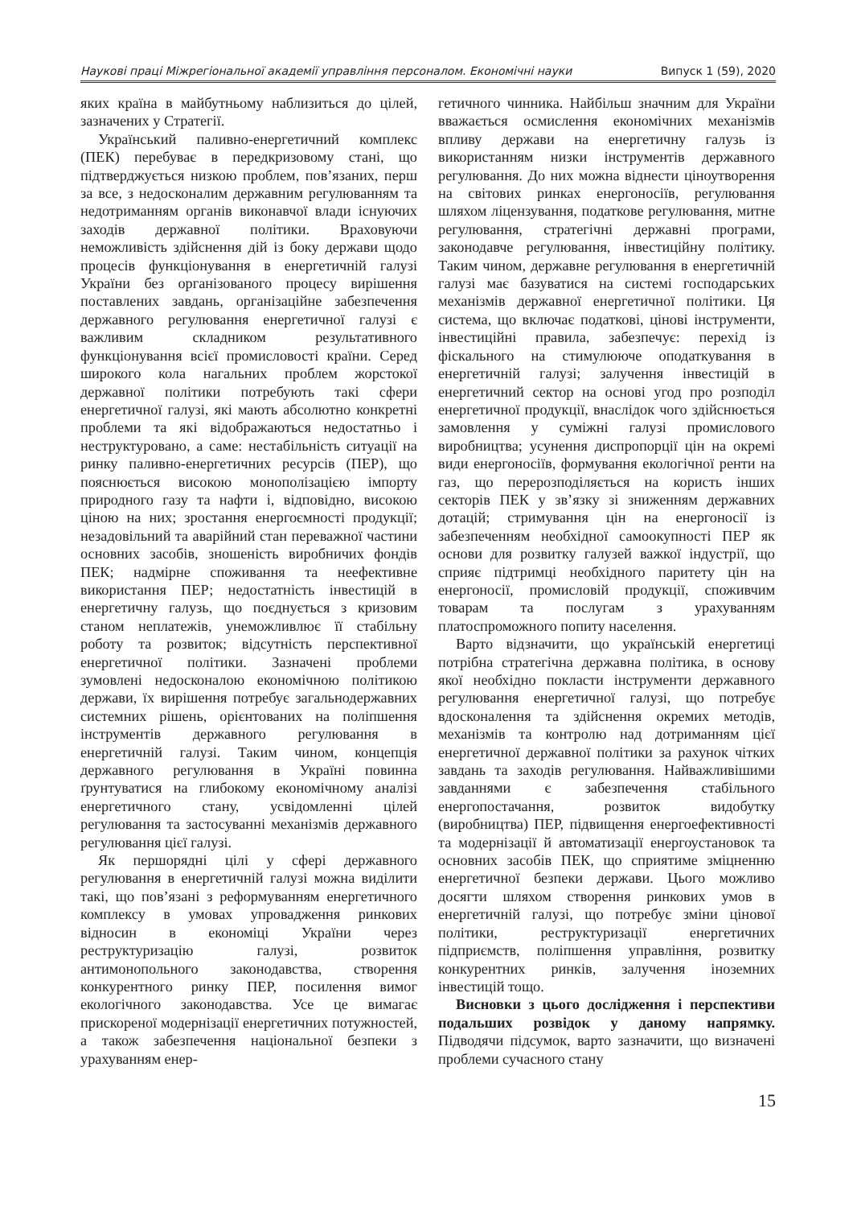Наукові праці Міжрегіональної академії управління персоналом. Економічні науки Випуск 1 (59), 2020
яких країна в майбутньому наблизиться до цілей, зазначених у Стратегії.
Український паливно-енергетичний комплекс (ПЕК) перебуває в передкризовому стані, що підтверджується низкою проблем, пов’язаних, перш за все, з недосконалим державним регулюванням та недотриманням органів виконавчої влади існуючих заходів державної політики. Враховуючи неможливість здійснення дій із боку держави щодо процесів функціонування в енергетичній галузі України без організованого процесу вирішення поставлених завдань, організаційне забезпечення державного регулювання енергетичної галузі є важливим складником результативного функціонування всієї промисловості країни. Серед широкого кола нагальних проблем жорстокої державної політики потребують такі сфери енергетичної галузі, які мають абсолютно конкретні проблеми та які відображаються недостатньо і неструктуровано, а саме: нестабільність ситуації на ринку паливно-енергетичних ресурсів (ПЕР), що пояснюється високою монополізацією імпорту природного газу та нафти і, відповідно, високою ціною на них; зростання енергоємності продукції; незадовільний та аварійний стан переважної частини основних засобів, зношеність виробничих фондів ПЕК; надмірне споживання та неефективне використання ПЕР; недостатність інвестицій в енергетичну галузь, що поєднується з кризовим станом неплатежів, унеможливлює її стабільну роботу та розвиток; відсутність перспективної енергетичної політики. Зазначені проблеми зумовлені недосконалою економічною політикою держави, їх вирішення потребує загальнодержавних системних рішень, орієнтованих на поліпшення інструментів державного регулювання в енергетичній галузі. Таким чином, концепція державного регулювання в Україні повинна ґрунтуватися на глибокому економічному аналізі енергетичного стану, усвідомленні цілей регулювання та застосуванні механізмів державного регулювання цієї галузі.
Як першорядні цілі у сфері державного регулювання в енергетичній галузі можна виділити такі, що пов’язані з реформуванням енергетичного комплексу в умовах упровадження ринкових відносин в економіці України через реструктуризацію галузі, розвиток антимонопольного законодавства, створення конкурентного ринку ПЕР, посилення вимог екологічного законодавства. Усе це вимагає прискореної модернізації енергетичних потужностей, а також забезпечення національної безпеки з урахуванням енер-
гетичного чинника. Найбільш значним для України вважається осмислення економічних механізмів впливу держави на енергетичну галузь із використанням низки інструментів державного регулювання. До них можна віднести ціноутворення на світових ринках енергоносіїв, регулювання шляхом ліцензування, податкове регулювання, митне регулювання, стратегічні державні програми, законодавче регулювання, інвестиційну політику. Таким чином, державне регулювання в енергетичній галузі має базуватися на системі господарських механізмів державної енергетичної політики. Ця система, що включає податкові, цінові інструменти, інвестиційні правила, забезпечує: перехід із фіскального на стимулююче оподаткування в енергетичній галузі; залучення інвестицій в енергетичний сектор на основі угод про розподіл енергетичної продукції, внаслідок чого здійснюється замовлення у суміжні галузі промислового виробництва; усунення диспропорції цін на окремі види енергоносіїв, формування екологічної ренти на газ, що перерозподіляється на користь інших секторів ПЕК у зв’язку зі зниженням державних дотацій; стримування цін на енергоносії із забезпеченням необхідної самоокупності ПЕР як основи для розвитку галузей важкої індустрії, що сприяє підтримці необхідного паритету цін на енергоносії, промисловій продукції, споживчим товарам та послугам з урахуванням платоспроможного попиту населення.
Варто відзначити, що українській енергетиці потрібна стратегічна державна політика, в основу якої необхідно покласти інструменти державного регулювання енергетичної галузі, що потребує вдосконалення та здійснення окремих методів, механізмів та контролю над дотриманням цієї енергетичної державної політики за рахунок чітких завдань та заходів регулювання. Найважливішими завданнями є забезпечення стабільного енергопостачання, розвиток видобутку (виробництва) ПЕР, підвищення енергоефективності та модернізації й автоматизації енергоустановок та основних засобів ПЕК, що сприятиме зміцненню енергетичної безпеки держави. Цього можливо досягти шляхом створення ринкових умов в енергетичній галузі, що потребує зміни цінової політики, реструктуризації енергетичних підприємств, поліпшення управління, розвитку конкурентних ринків, залучення іноземних інвестицій тощо.
Висновки з цього дослідження і перспективи подальших розвідок у даному напрямку. Підводячи підсумок, варто зазначити, що визначені проблеми сучасного стану
15